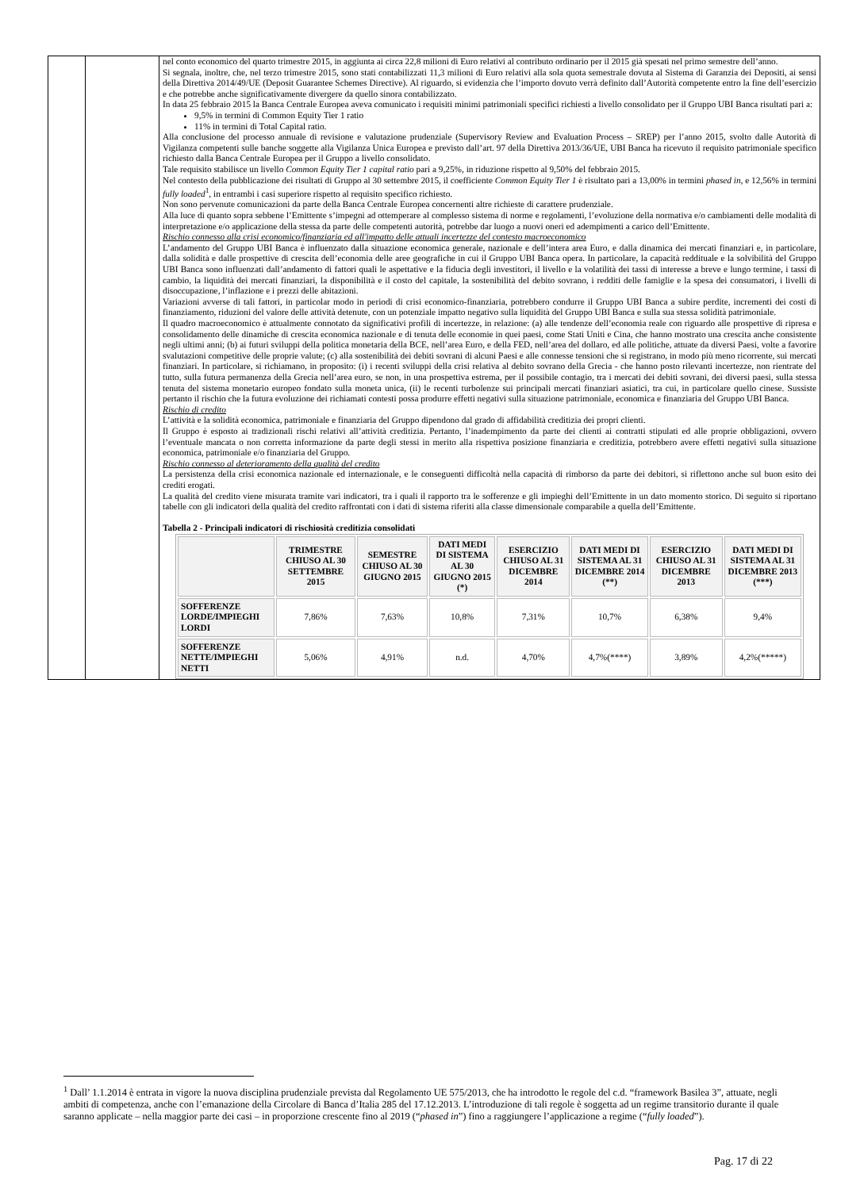| | | nel conto economico del quarto trimestre 2015, in aggiunta ai circa 22,8 milioni di Euro relativi al contributo ordinario per il 2015 già spesati nel primo semestre dell’anno. Si segnala, inoltre, che, nel terzo trimestre 2015, sono stati contabilizzati 11,3 milioni di Euro relativi alla sola quota semestrale dovuta al Sistema di Garanzia dei Depositi, ai sensi della Direttiva 2014/49/UE (Deposit Guarantee Schemes Directive). Al riguardo, si evidenzia che l’importo dovuto verrà definito dall’Autorità competente entro la fine dell’esercizio e che potrebbe anche significativamente divergere da quello sinora contabilizzato. In data 25 febbraio 2015 la Banca Centrale Europea aveva comunicato i requisiti minimi patrimoniali specifici richiesti a livello consolidato per il Gruppo UBI Banca risultati pari a: 9,5% in termini di Common Equity Tier 1 ratio 11% in termini di Total Capital ratio. Alla conclusione del processo annuale di revisione e valutazione prudenziale (Supervisory Review and Evaluation Process – SREP) per l’anno 2015, svolto dalle Autorità di Vigilanza competenti sulle banche soggette alla Vigilanza Unica Europea e previsto dall’art. 97 della Direttiva 2013/36/UE, UBI Banca ha ricevuto il requisito patrimoniale specifico richiesto dalla Banca Centrale Europea per il Gruppo a livello consolidato. Tale requisito stabilisce un livello Common Equity Tier 1 capital ratio pari a 9,25%, in riduzione rispetto al 9,50% del febbraio 2015. Nel contesto della pubblicazione dei risultati di Gruppo al 30 settembre 2015, il coefficiente Common Equity Tier 1 è risultato pari a 13,00% in termini phased in , e 12,56% in termini fully loaded<sup>1</sup>, in entrambi i casi superiore rispetto al requisito specifico richiesto. Non sono pervenute comunicazioni da parte della Banca Centrale Europea concernenti altre richieste di carattere prudenziale. Alla luce di quanto sopra sebbene l’Emittente s’impegni ad ottemperare al complesso sistema di norme e regolamenti, l’evoluzione della normativa e/o cambiamenti delle modalità di interpretazione e/o applicazione della stessa da parte delle competenti autorità, potrebbe dar luogo a nuovi oneri ed adempimenti a carico dell’Emittente. Rischio connesso alla crisi economico/finanziaria ed all'impatto delle attuali incertezze del contesto macroeconomico L’andamento del Gruppo UBI Banca è influenzato dalla situazione economica generale, nazionale e dell’intera area Euro, e dalla dinamica dei mercati finanziari e, in particolare, dalla solidità e dalle prospettive di crescita dell’economia delle aree geografiche in cui il Gruppo UBI Banca opera. In particolare, la capacità reddituale e la solvibilità del Gruppo UBI Banca sono influenzati dall’andamento di fattori quali le aspettative e la fiducia degli investitori, il livello e la volatilità dei tassi di interesse a breve e lungo termine, i tassi di cambio, la liquidità dei mercati finanziari, la disponibilità e il costo del capitale, la sostenibilità del debito sovrano, i redditi delle famiglie e la spesa dei consumatori, i livelli di disoccupazione, l’inflazione e i prezzi delle abitazioni. Variazioni avverse di tali fattori, in particolar modo in periodi di crisi economico-finanziaria, potrebbero condurre il Gruppo UBI Banca a subire perdite, incrementi dei costi di finanziamento, riduzioni del valore delle attività detenute, con un potenziale impatto negativo sulla liquidità del Gruppo UBI Banca e sulla sua stessa solidità patrimoniale. Il quadro macroeconomico è attualmente connotato da significativi profili di incertezze, in relazione: (a) alle tendenze dell’economia reale con riguardo alle prospettive di ripresa e consolidamento delle dinamiche di crescita economica nazionale e di tenuta delle economie in quei paesi, come Stati Uniti e Cina, che hanno mostrato una crescita anche consistente negli ultimi anni; (b) ai futuri sviluppi della politica monetaria della BCE, nell’area Euro, e della FED, nell’area del dollaro, ed alle politiche, attuate da diversi Paesi, volte a favorire svalutazioni competitive delle proprie valute; (c) alla sostenibilità dei debiti sovrani di alcuni Paesi e alle connesse tensioni che si registrano, in modo più meno ricorrente, sui mercati finanziari. In particolare, si richiamano, in proposito: (i) i recenti sviluppi della crisi relativa al debito sovrano della Grecia - che hanno posto rilevanti incertezze, non rientrate del tutto, sulla futura permanenza della Grecia nell’area euro, se non, in una prospettiva estrema, per il possibile contagio, tra i mercati dei debiti sovrani, dei diversi paesi, sulla stessa tenuta del sistema monetario europeo fondato sulla moneta unica, (ii) le recenti turbolenze sui principali mercati finanziari asiatici, tra cui, in particolare quello cinese. Sussiste pertanto il rischio che la futura evoluzione dei richiamati contesti possa produrre effetti negativi sulla situazione patrimoniale, economica e finanziaria del Gruppo UBI Banca. Rischio di credito L’attività e la solidità economica, patrimoniale e finanziaria del Gruppo dipendono dal grado di affidabilità creditizia dei propri clienti. Il Gruppo è esposto ai tradizionali rischi relativi all’attività creditizia. Pertanto, l’inadempimento da parte dei clienti ai contratti stipulati ed alle proprie obbligazioni, ovvero l’eventuale mancata o non corretta informazione da parte degli stessi in merito alla rispettiva posizione finanziaria e creditizia, potrebbero avere effetti negativi sulla situazione economica, patrimoniale e/o finanziaria del Gruppo. Rischio connesso al deterioramento della qualità del credito La persistenza della crisi economica nazionale ed internazionale, e le conseguenti difficoltà nella capacità di rimborso da parte dei debitori, si riflettono anche sul buon esito dei crediti erogati. La qualità del credito viene misurata tramite vari indicatori, tra i quali il rapporto tra le sofferenze e gli impieghi dell’Emittente in un dato momento storico. Di seguito si riportano tabelle con gli indicatori della qualità del credito raffrontati con i dati di sistema riferiti alla classe dimensionale comparabile a quella dell’Emittente. Tabella 2 - Principali indicatori di rischiosità creditizia consolidati / / TRIMESTRE CHIUSO AL 30 SETTEMBRE 2015 / SEMESTRE CHIUSO AL 30 GIUGNO 2015 / DATI MEDI DI SISTEMA AL 30 GIUGNO 2015 (*) / ESERCIZIO CHIUSO AL 31 DICEMBRE 2014 / DATI MEDI DI SISTEMA AL 31 DICEMBRE 2014 (**) / ESERCIZIO CHIUSO AL 31 DICEMBRE 2013 / DATI MEDI DI SISTEMA AL 31 DICEMBRE 2013 (***) / / --- / --- / --- / --- / --- / --- / --- / --- / / SOFFERENZE LORDE/IMPIEGHI LORDI / 7,86% / 7,63% / 10,8% / 7,31% / 10,7% / 6,38% / 9,4% / / SOFFERENZE NETTE/IMPIEGHI NETTI / 5,06% / 4,91% / n.d. / 4,70% / 4,7%(****) / 3,89% / 4,2%(*****) / |
<sup>1</sup> Dall’ 1.1.2014 è entrata in vigore la nuova disciplina prudenziale prevista dal Regolamento UE 575/2013, che ha introdotto le regole del c.d. “framework Basilea 3”, attuate, negli ambiti di competenza, anche con l’emanazione della Circolare di Banca d’Italia 285 del 17.12.2013. L’introduzione di tali regole è soggetta ad un regime transitorio durante il quale saranno applicate – nella maggior parte dei casi – in proporzione crescente fino al 2019 (“phased in”) fino a raggiungere l’applicazione a regime (“fully loaded”).
Pag. 17 di 22